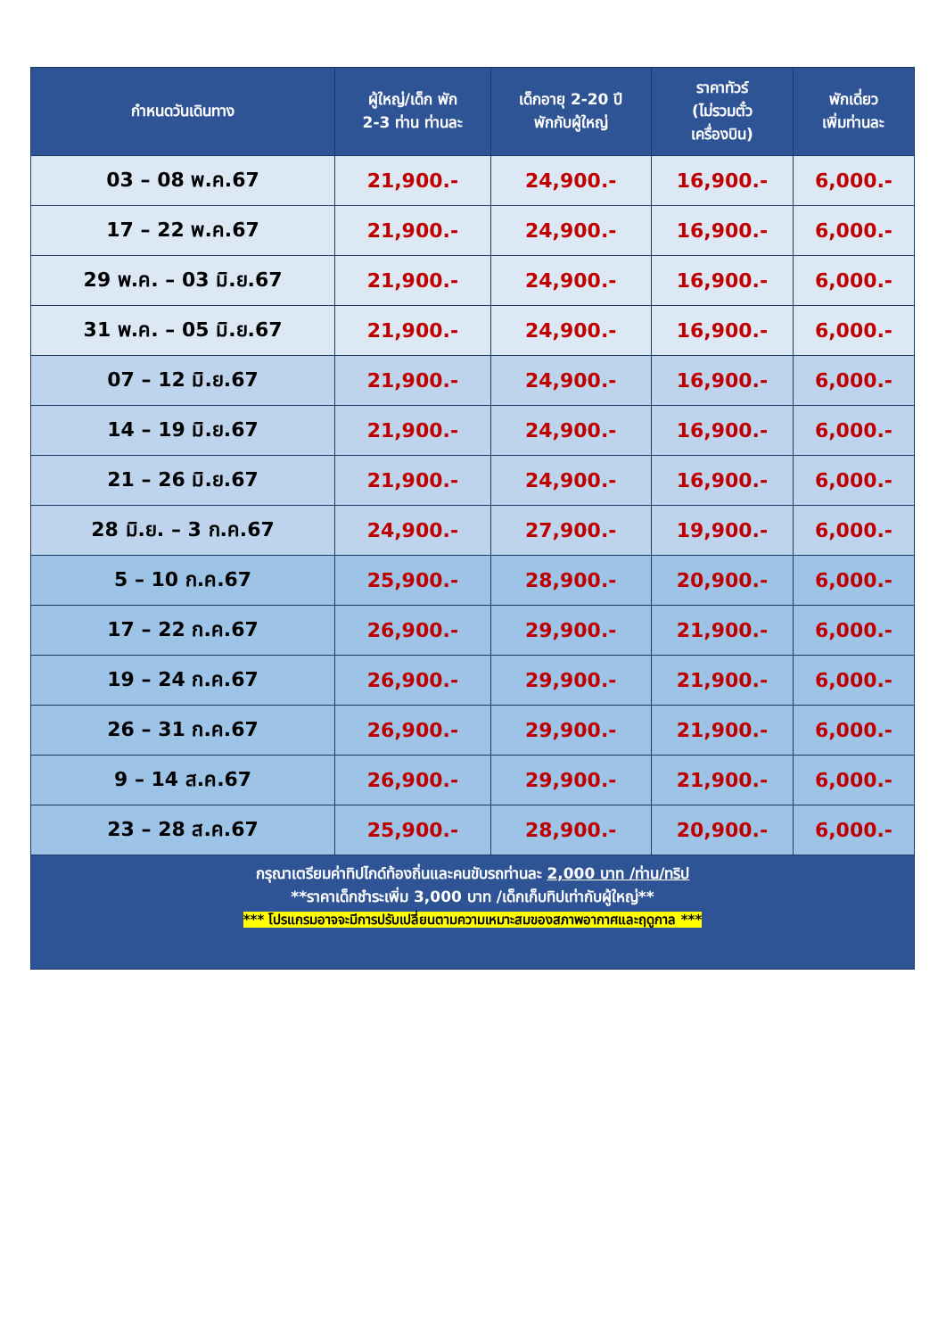| กำหนดวันเดินทาง | ผู้ใหญ่/เด็ก พัก 2-3 ท่าน ท่านละ | เด็กอายุ 2-20 ปี พักกับผู้ใหญ่ | ราคาทัวร์ (ไม่รวมตั๋ว เครื่องบิน) | พักเดี่ยว เพิ่มท่านละ |
| --- | --- | --- | --- | --- |
| 03 – 08 พ.ค.67 | 21,900.- | 24,900.- | 16,900.- | 6,000.- |
| 17 – 22 พ.ค.67 | 21,900.- | 24,900.- | 16,900.- | 6,000.- |
| 29 พ.ค. – 03 มิ.ย.67 | 21,900.- | 24,900.- | 16,900.- | 6,000.- |
| 31 พ.ค. – 05 มิ.ย.67 | 21,900.- | 24,900.- | 16,900.- | 6,000.- |
| 07 – 12 มิ.ย.67 | 21,900.- | 24,900.- | 16,900.- | 6,000.- |
| 14 – 19 มิ.ย.67 | 21,900.- | 24,900.- | 16,900.- | 6,000.- |
| 21 – 26 มิ.ย.67 | 21,900.- | 24,900.- | 16,900.- | 6,000.- |
| 28 มิ.ย. – 3 ก.ค.67 | 24,900.- | 27,900.- | 19,900.- | 6,000.- |
| 5 – 10 ก.ค.67 | 25,900.- | 28,900.- | 20,900.- | 6,000.- |
| 17 – 22 ก.ค.67 | 26,900.- | 29,900.- | 21,900.- | 6,000.- |
| 19 – 24 ก.ค.67 | 26,900.- | 29,900.- | 21,900.- | 6,000.- |
| 26 – 31 ก.ค.67 | 26,900.- | 29,900.- | 21,900.- | 6,000.- |
| 9 – 14 ส.ค.67 | 26,900.- | 29,900.- | 21,900.- | 6,000.- |
| 23 – 28 ส.ค.67 | 25,900.- | 28,900.- | 20,900.- | 6,000.- |
| กรุณาเตรียมค่าทิปไกด์ท้องถิ่นและคนขับรถท่านละ 2,000 บาท /ท่าน/ทริป **ราคาเด็กชำระเพิ่ม 3,000 บาท /เด็กเก็บทิปเท่ากับผู้ใหญ่** *** โปรแกรมอาจจะมีการปรับเปลี่ยนตามความเหมาะสมของสภาพอากาศและฤดูกาล *** | | | | |